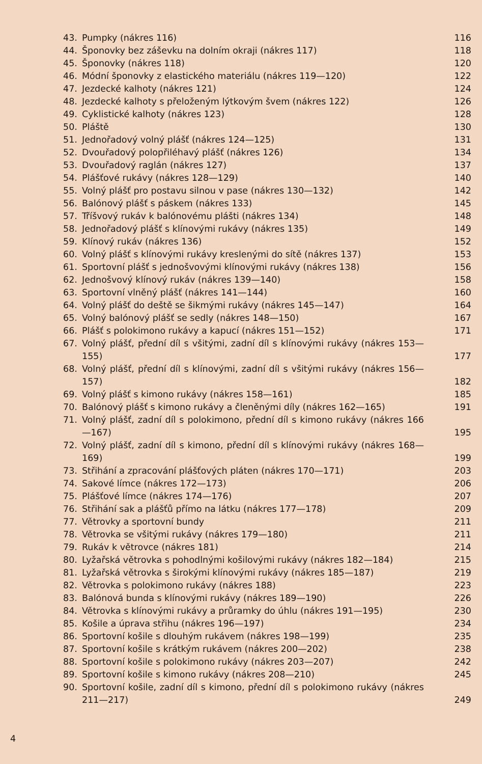43. Pumpky (nákres 116) 116
44. Šponovky bez záševku na dolním okraji (nákres 117) 118
45. Šponovky (nákres 118) 120
46. Módní šponovky z elastického materiálu (nákres 119—120) 122
47. Jezdecké kalhoty (nákres 121) 124
48. Jezdecké kalhoty s přeloženým lýtkovým švem (nákres 122) 126
49. Cyklistické kalhoty (nákres 123) 128
50. Pláště 130
51. Jednořadový volný plášť (nákres 124—125) 131
52. Dvouřadový polopřiléhavý plášť (nákres 126) 134
53. Dvouřadový raglán (nákres 127) 137
54. Plášťové rukávy (nákres 128—129) 140
55. Volný plášť pro postavu silnou v pase (nákres 130—132) 142
56. Balónový plášť s páskem (nákres 133) 145
57. Tříšvový rukáv k balónovému plášti (nákres 134) 148
58. Jednořadový plášť s klínovými rukávy (nákres 135) 149
59. Klínový rukáv (nákres 136) 152
60. Volný plášť s klínovými rukávy kreslenými do sítě (nákres 137) 153
61. Sportovní plášť s jednošvovými klínovými rukávy (nákres 138) 156
62. Jednošvový klínový rukáv (nákres 139—140) 158
63. Sportovní vlněný plášť (nákres 141—144) 160
64. Volný plášť do deště se šikmými rukávy (nákres 145—147) 164
65. Volný balónový plášť se sedly (nákres 148—150) 167
66. Plášť s polokimono rukávy a kapucí (nákres 151—152) 171
67. Volný plášť, přední díl s všitými, zadní díl s klínovými rukávy (nákres 153—155) 177
68. Volný plášť, přední díl s klínovými, zadní díl s všitými rukávy (nákres 156—157) 182
69. Volný plášť s kimono rukávy (nákres 158—161) 185
70. Balónový plášť s kimono rukávy a členěnými díly (nákres 162—165) 191
71. Volný plášť, zadní díl s polokimono, přední díl s kimono rukávy (nákres 166—167) 195
72. Volný plášť, zadní díl s kimono, přední díl s klínovými rukávy (nákres 168—169) 199
73. Střihání a zpracování plášťových pláten (nákres 170—171) 203
74. Sakové límce (nákres 172—173) 206
75. Plášťové límce (nákres 174—176) 207
76. Střihání sak a plášťů přímo na látku (nákres 177—178) 209
77. Větrovky a sportovní bundy 211
78. Větrovka se všitými rukávy (nákres 179—180) 211
79. Rukáv k větrovce (nákres 181) 214
80. Lyžařská větrovka s pohodlnými košilovými rukávy (nákres 182—184) 215
81. Lyžařská větrovka s širokými klínovými rukávy (nákres 185—187) 219
82. Větrovka s polokimono rukávy (nákres 188) 223
83. Balónová bunda s klínovými rukávy (nákres 189—190) 226
84. Větrovka s klínovými rukávy a průramky do úhlu (nákres 191—195) 230
85. Košile a úprava střihu (nákres 196—197) 234
86. Sportovní košile s dlouhým rukávem (nákres 198—199) 235
87. Sportovní košile s krátkým rukávem (nákres 200—202) 238
88. Sportovní košile s polokimono rukávy (nákres 203—207) 242
89. Sportovní košile s kimono rukávy (nákres 208—210) 245
90. Sportovní košile, zadní díl s kimono, přední díl s polokimono rukávy (nákres 211—217) 249
4